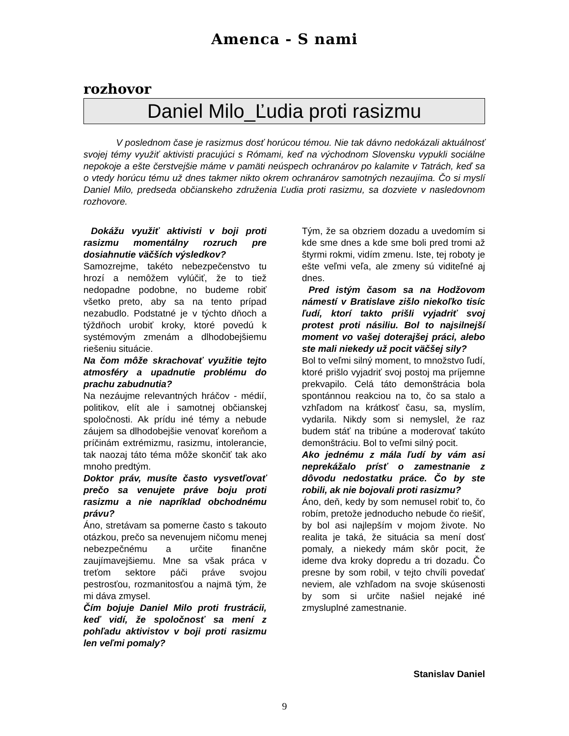Amenca - S nami
rozhovor
Daniel Milo_Ľudia proti rasizmu
V poslednom čase je rasizmus dosť horúcou témou. Nie tak dávno nedokázali aktuálnosť svojej témy využiť aktivisti pracujúci s Rómami, keď na východnom Slovensku vypukli sociálne nepokoje a ešte čerstvejšie máme v pamäti neúspech ochranárov po kalamite v Tatrách, keď sa o vtedy horúcu tému už dnes takmer nikto okrem ochranárov samotných nezaujíma. Čo si myslí Daniel Milo, predseda občianskeho združenia Ľudia proti rasizmu, sa dozviete v nasledovnom rozhovore.
Dokážu využiť aktivisti v boji proti rasizmu momentálny rozruch pre dosiahnutie väčších výsledkov?
Samozrejme, takéto nebezpečenstvo tu hrozí a nemôžem vylúčiť, že to tiež nedopadne podobne, no budeme robiť všetko preto, aby sa na tento prípad nezabudlo. Podstatné je v týchto dňoch a týždňoch urobiť kroky, ktoré povedú k systémovým zmenám a dlhodobejšiemu riešeniu situácie.
Na čom môže skrachovať využitie tejto atmosféry a upadnutie problému do prachu zabudnutia?
Na nezáujme relevantných hráčov - médií, politikov, elít ale i samotnej občianskej spoločnosti. Ak prídu iné témy a nebude záujem sa dlhodobejšie venovať koreňom a príčinám extrémizmu, rasizmu, intolerancie, tak naozaj táto téma môže skončiť tak ako mnoho predtým.
Doktor práv, musíte často vysvetľovať prečo sa venujete práve boju proti rasizmu a nie napríklad obchodnému právu?
Áno, stretávam sa pomerne často s takouto otázkou, prečo sa nevenujem ničomu menej nebezpečnému a určite finančne zaujímavejšiemu. Mne sa však práca v treťom sektore páči práve svojou pestrosťou, rozmanitosťou a najmä tým, že mi dáva zmysel.
Čím bojuje Daniel Milo proti frustrácii, keď vidí, že spoločnosť sa mení z pohľadu aktivistov v boji proti rasizmu len veľmi pomaly?
Tým, že sa obzriem dozadu a uvedomím si kde sme dnes a kde sme boli pred tromi až štyrmi rokmi, vidím zmenu. Iste, tej roboty je ešte veľmi veľa, ale zmeny sú viditeľné aj dnes.
Pred istým časom sa na Hodžovom námestí v Bratislave zišlo niekoľko tisíc ľudí, ktorí takto prišli vyjadriť svoj protest proti násiliu. Bol to najsilnejší moment vo vašej doterajšej práci, alebo ste mali niekedy už pocit väčšej sily?
Bol to veľmi silný moment, to množstvo ľudí, ktoré prišlo vyjadriť svoj postoj ma príjemne prekvapilo. Celá táto demonštrácia bola spontánnou reakciou na to, čo sa stalo a vzhľadom na krátkosť času, sa, myslím, vydarila. Nikdy som si nemyslel, že raz budem stáť na tribúne a moderovať takúto demonštráciu. Bol to veľmi silný pocit.
Ako jednému z mála ľudí by vám asi neprekážalo prísť o zamestnanie z dôvodu nedostatku práce. Čo by ste robili, ak nie bojovali proti rasizmu?
Áno, deň, kedy by som nemusel robiť to, čo robím, pretože jednoducho nebude čo riešiť, by bol asi najlepším v mojom živote. No realita je taká, že situácia sa mení dosť pomaly, a niekedy mám skôr pocit, že ideme dva kroky dopredu a tri dozadu. Čo presne by som robil, v tejto chvíli povedať neviem, ale vzhľadom na svoje skúsenosti by som si určite našiel nejaké iné zmysluplné zamestnanie.
Stanislav Daniel
9